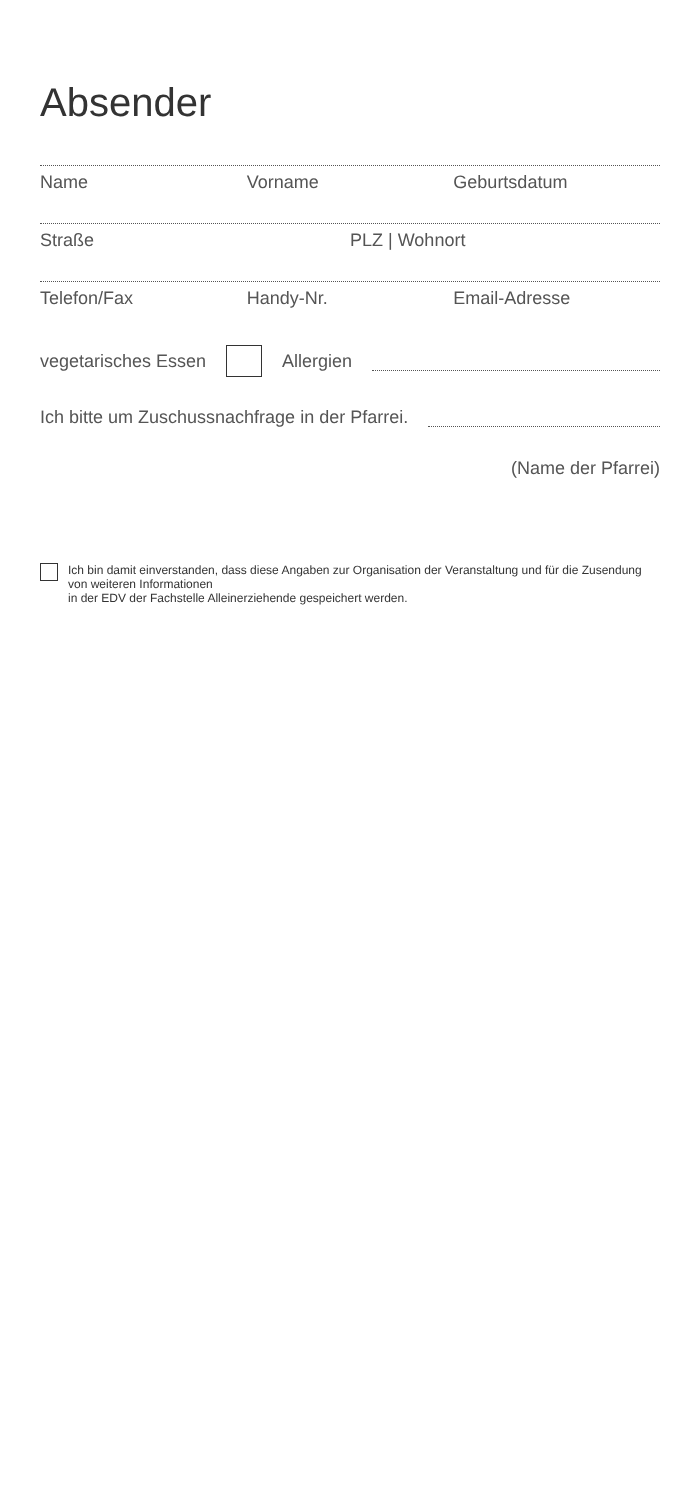Absender
Name Vorname Geburtsdatum
Straße PLZ | Wohnort
Telefon/Fax Handy-Nr. Email-Adresse
vegetarisches Essen Allergien
Ich bitte um Zuschussnachfrage in der Pfarrei.
(Name der Pfarrei)
Ich bin damit einverstanden, dass diese Angaben zur Organisation der Veranstaltung und für die Zusendung von weiteren Informationen
in der EDV der Fachstelle Alleinerziehende gespeichert werden.